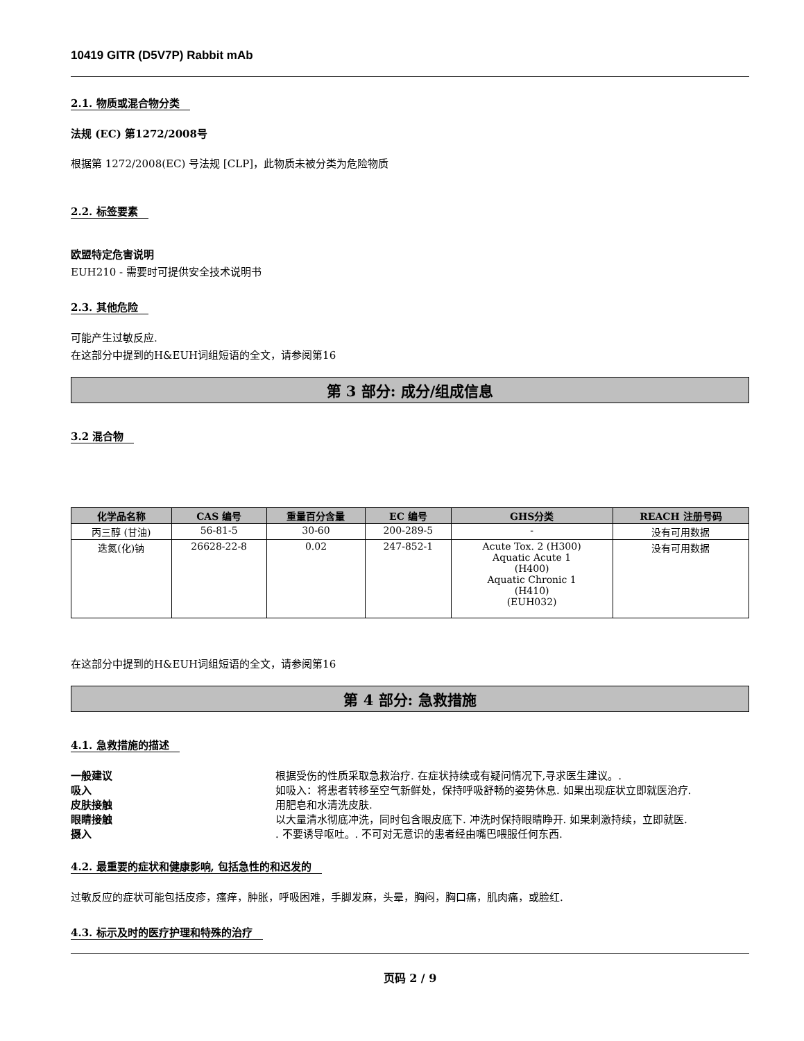10419 GITR (D5V7P) Rabbit mAb
2.1. 物质或混合物分类
法规 (EC) 第1272/2008号
根据第 1272/2008(EC) 号法规 [CLP]，此物质未被分类为危险物质
2.2. 标签要素
欧盟特定危害说明
EUH210 - 需要时可提供安全技术说明书
2.3. 其他危险
可能产生过敏反应.
在这部分中提到的H&EUH词组短语的全文，请参阅第16
第 3 部分: 成分/组成信息
3.2 混合物
| 化学品名称 | CAS 编号 | 重量百分含量 | EC 编号 | GHS分类 | REACH 注册号码 |
| --- | --- | --- | --- | --- | --- |
| 丙三醇 (甘油) | 56-81-5 | 30-60 | 200-289-5 | - | 没有可用数据 |
| 迭氮(化)钠 | 26628-22-8 | 0.02 | 247-852-1 | Acute Tox. 2 (H300) Aquatic Acute 1 (H400) Aquatic Chronic 1 (H410) (EUH032) | 没有可用数据 |
在这部分中提到的H&EUH词组短语的全文，请参阅第16
第 4 部分: 急救措施
4.1. 急救措施的描述
一般建议 根据受伤的性质采取急救治疗. 在症状持续或有疑问情况下,寻求医生建议。.
吸入 如吸入：将患者转移至空气新鲜处，保持呼吸舒畅的姿势休息. 如果出现症状立即就医治疗.
皮肤接触 用肥皂和水清洗皮肤.
眼睛接触 以大量清水彻底冲洗，同时包含眼皮底下. 冲洗时保持眼睛睁开. 如果刺激持续，立即就医.
摄入. 不要诱导呕吐。. 不可对无意识的患者经由嘴巴喂服任何东西.
4.2. 最重要的症状和健康影响, 包括急性的和迟发的
过敏反应的症状可能包括皮疹，瘙痒，肿胀，呼吸困难，手脚发麻，头晕，胸闷，胸口痛，肌肉痛，或脸红.
4.3. 标示及时的医疗护理和特殊的治疗
页码 2 / 9